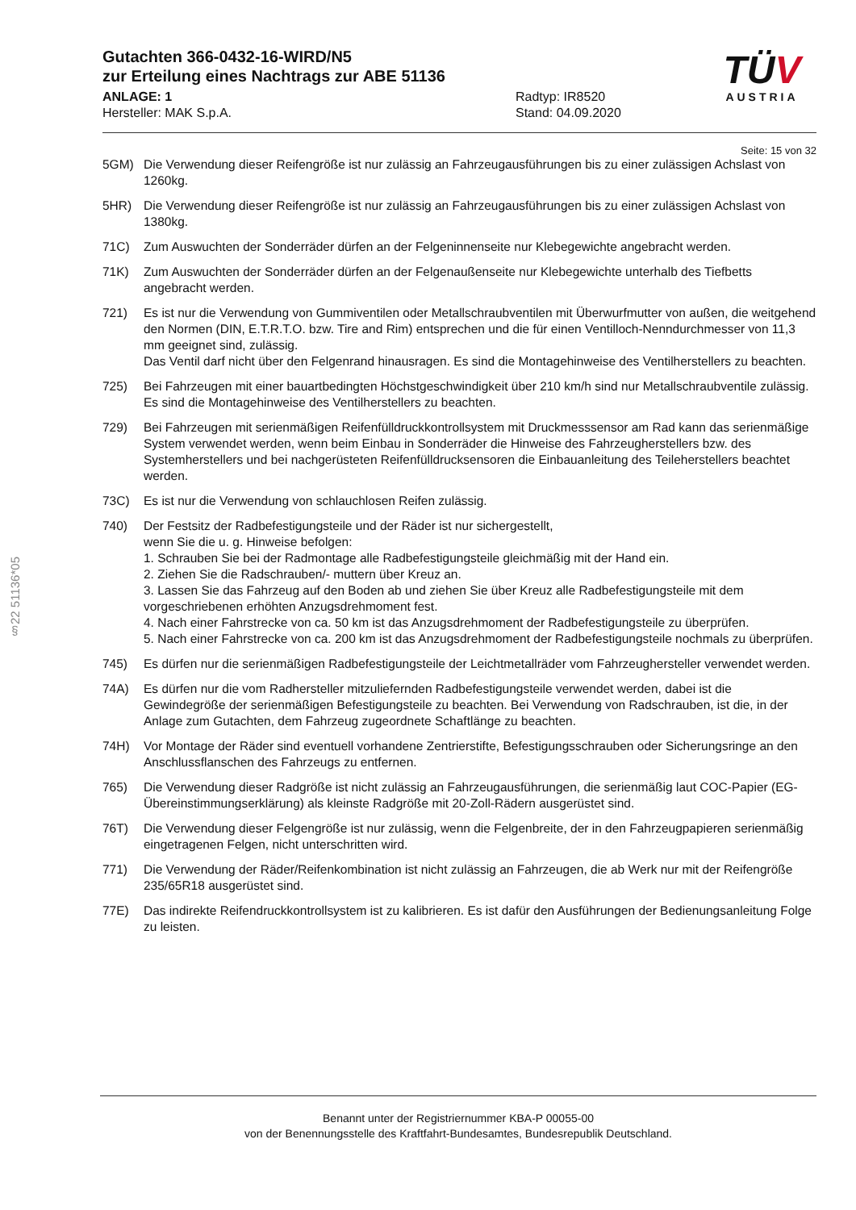§22 51136*05
TÜV
AUSTRIA
Gutachten 366-0432-16-WIRD/N5
zur Erteilung eines Nachtrags zur ABE 51136
ANLAGE: 1
Hersteller: MAK S.p.A.
Radtyp: IR8520
Stand: 04.09.2020
Seite: 15 von 32
5GM) Die Verwendung dieser Reifengröße ist nur zulässig an Fahrzeugausführungen bis zu einer zulässigen Achslast von 1260kg.
5HR) Die Verwendung dieser Reifengröße ist nur zulässig an Fahrzeugausführungen bis zu einer zulässigen Achslast von 1380kg.
71C) Zum Auswuchten der Sonderräder dürfen an der Felgeninnenseite nur Klebegewichte angebracht werden.
71K) Zum Auswuchten der Sonderräder dürfen an der Felgenaußenseite nur Klebegewichte unterhalb des Tiefbetts angebracht werden.
721) Es ist nur die Verwendung von Gummiventilen oder Metallschraubventilen mit Überwurfmutter von außen, die weitgehend den Normen (DIN, E.T.R.T.O. bzw. Tire and Rim) entsprechen und die für einen Ventilloch-Nenndurchmesser von 11,3 mm geeignet sind, zulässig.
Das Ventil darf nicht über den Felgenrand hinausragen. Es sind die Montagehinweise des Ventilherstellers zu beachten.
725) Bei Fahrzeugen mit einer bauartbedingten Höchstgeschwindigkeit über 210 km/h sind nur Metallschraubventile zulässig. Es sind die Montagehinweise des Ventilherstellers zu beachten.
729) Bei Fahrzeugen mit serienmäßigen Reifenfülldruckkontrollsystem mit Druckmesssensor am Rad kann das serienmäßige System verwendet werden, wenn beim Einbau in Sonderräder die Hinweise des Fahrzeugherstellers bzw. des Systemherstellers und bei nachgerüsteten Reifenfülldrucksensoren die Einbauanleitung des Teileherstellers beachtet werden.
73C) Es ist nur die Verwendung von schlauchlosen Reifen zulässig.
740) Der Festsitz der Radbefestigungsteile und der Räder ist nur sichergestellt,
wenn Sie die u. g. Hinweise befolgen:
1. Schrauben Sie bei der Radmontage alle Radbefestigungsteile gleichmäßig mit der Hand ein.
2. Ziehen Sie die Radschrauben/- muttern über Kreuz an.
3. Lassen Sie das Fahrzeug auf den Boden ab und ziehen Sie über Kreuz alle Radbefestigungsteile mit dem vorgeschriebenen erhöhten Anzugsdrehmoment fest.
4. Nach einer Fahrstrecke von ca. 50 km ist das Anzugsdrehmoment der Radbefestigungsteile zu überprüfen.
5. Nach einer Fahrstrecke von ca. 200 km ist das Anzugsdrehmoment der Radbefestigungsteile nochmals zu überprüfen.
745) Es dürfen nur die serienmäßigen Radbefestigungsteile der Leichtmetallräder vom Fahrzeughersteller verwendet werden.
74A) Es dürfen nur die vom Radhersteller mitzuliefernden Radbefestigungsteile verwendet werden, dabei ist die Gewindegröße der serienmäßigen Befestigungsteile zu beachten. Bei Verwendung von Radschrauben, ist die, in der Anlage zum Gutachten, dem Fahrzeug zugeordnete Schaftlänge zu beachten.
74H) Vor Montage der Räder sind eventuell vorhandene Zentrierstifte, Befestigungsschrauben oder Sicherungsringe an den Anschlussflanschen des Fahrzeugs zu entfernen.
765) Die Verwendung dieser Radgröße ist nicht zulässig an Fahrzeugausführungen, die serienmäßig laut COC-Papier (EG-Übereinstimmungserklärung) als kleinste Radgröße mit 20-Zoll-Rädern ausgerüstet sind.
76T) Die Verwendung dieser Felgengröße ist nur zulässig, wenn die Felgenbreite, der in den Fahrzeugpapieren serienmäßig eingetragenen Felgen, nicht unterschritten wird.
771) Die Verwendung der Räder/Reifenkombination ist nicht zulässig an Fahrzeugen, die ab Werk nur mit der Reifengröße 235/65R18 ausgerüstet sind.
77E) Das indirekte Reifendruckkontrollsystem ist zu kalibrieren. Es ist dafür den Ausführungen der Bedienungsanleitung Folge zu leisten.
Benannt unter der Registriernummer KBA-P 00055-00
von der Benennungsstelle des Kraftfahrt-Bundesamtes, Bundesrepublik Deutschland.